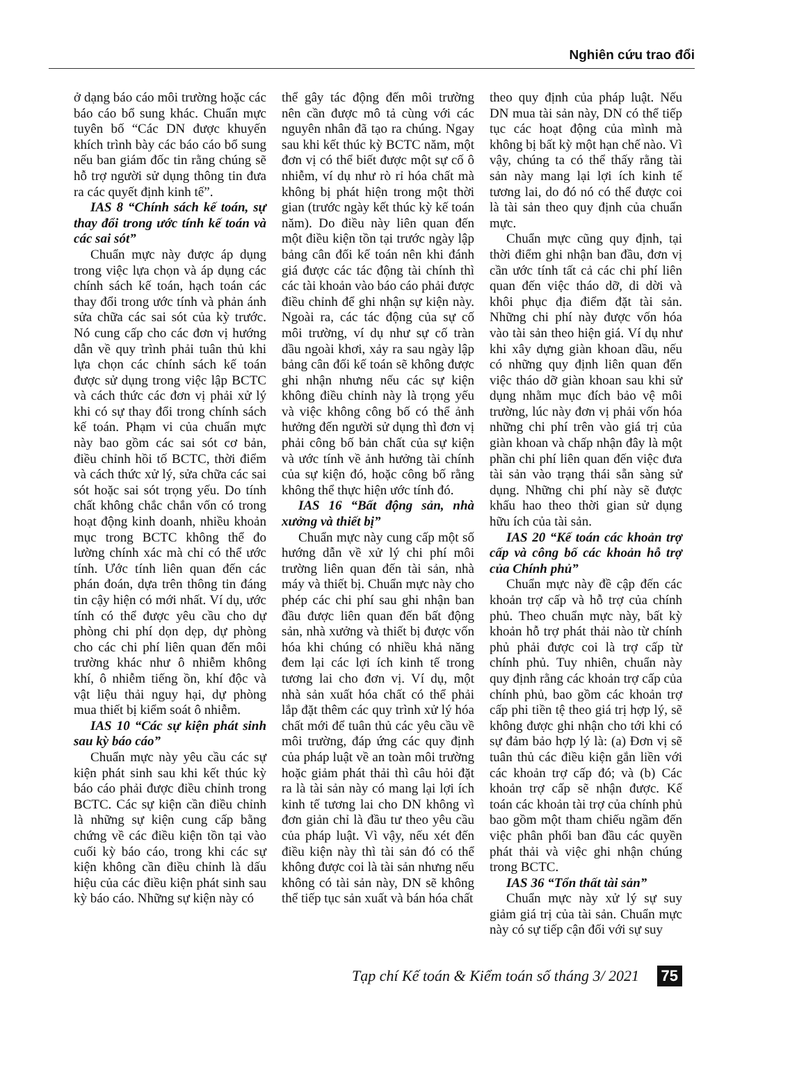Nghiên cứu trao đổi
ở dạng báo cáo môi trường hoặc các báo cáo bổ sung khác. Chuẩn mực tuyên bố “Các DN được khuyến khích trình bày các báo cáo bổ sung nếu ban giám đốc tin rằng chúng sẽ hỗ trợ người sử dụng thông tin đưa ra các quyết định kinh tế”.
IAS 8 “Chính sách kế toán, sự thay đổi trong ước tính kế toán và các sai sót”
Chuẩn mực này được áp dụng trong việc lựa chọn và áp dụng các chính sách kế toán, hạch toán các thay đổi trong ước tính và phản ánh sửa chữa các sai sót của kỳ trước. Nó cung cấp cho các đơn vị hướng dẫn về quy trình phải tuân thủ khi lựa chọn các chính sách kế toán được sử dụng trong việc lập BCTC và cách thức các đơn vị phải xử lý khi có sự thay đổi trong chính sách kế toán. Phạm vi của chuẩn mực này bao gồm các sai sót cơ bản, điều chỉnh hồi tố BCTC, thời điểm và cách thức xử lý, sửa chữa các sai sót hoặc sai sót trọng yếu. Do tính chất không chắc chắn vốn có trong hoạt động kinh doanh, nhiều khoản mục trong BCTC không thể đo lường chính xác mà chỉ có thể ước tính. Ước tính liên quan đến các phán đoán, dựa trên thông tin đáng tin cậy hiện có mới nhất. Ví dụ, ước tính có thể được yêu cầu cho dự phòng chi phí dọn dẹp, dự phòng cho các chi phí liên quan đến môi trường khác như ô nhiễm không khí, ô nhiễm tiếng ồn, khí độc và vật liệu thải nguy hại, dự phòng mua thiết bị kiểm soát ô nhiễm.
IAS 10 “Các sự kiện phát sinh sau kỳ báo cáo”
Chuẩn mực này yêu cầu các sự kiện phát sinh sau khi kết thúc kỳ báo cáo phải được điều chỉnh trong BCTC. Các sự kiện cần điều chỉnh là những sự kiện cung cấp bằng chứng về các điều kiện tồn tại vào cuối kỳ báo cáo, trong khi các sự kiện không cần điều chỉnh là dấu hiệu của các điều kiện phát sinh sau kỳ báo cáo. Những sự kiện này có
thể gây tác động đến môi trường nên cần được mô tả cùng với các nguyên nhân đã tạo ra chúng. Ngay sau khi kết thúc kỳ BCTC năm, một đơn vị có thể biết được một sự cố ô nhiễm, ví dụ như rò rỉ hóa chất mà không bị phát hiện trong một thời gian (trước ngày kết thúc kỳ kế toán năm). Do điều này liên quan đến một điều kiện tồn tại trước ngày lập bảng cân đối kế toán nên khi đánh giá được các tác động tài chính thì các tài khoản vào báo cáo phải được điều chỉnh để ghi nhận sự kiện này. Ngoài ra, các tác động của sự cố môi trường, ví dụ như sự cố tràn dầu ngoài khơi, xảy ra sau ngày lập bảng cân đối kế toán sẽ không được ghi nhận nhưng nếu các sự kiện không điều chỉnh này là trọng yếu và việc không công bố có thể ảnh hưởng đến người sử dụng thì đơn vị phải công bố bản chất của sự kiện và ước tính về ảnh hưởng tài chính của sự kiện đó, hoặc công bố rằng không thể thực hiện ước tính đó.
IAS 16 “Bất động sản, nhà xưởng và thiết bị”
Chuẩn mực này cung cấp một số hướng dẫn về xử lý chi phí môi trường liên quan đến tài sản, nhà máy và thiết bị. Chuẩn mực này cho phép các chi phí sau ghi nhận ban đầu được liên quan đến bất động sản, nhà xưởng và thiết bị được vốn hóa khi chúng có nhiều khả năng đem lại các lợi ích kinh tế trong tương lai cho đơn vị. Ví dụ, một nhà sản xuất hóa chất có thể phải lắp đặt thêm các quy trình xử lý hóa chất mới để tuân thủ các yêu cầu về môi trường, đáp ứng các quy định của pháp luật về an toàn môi trường hoặc giảm phát thải thì câu hỏi đặt ra là tài sản này có mang lại lợi ích kinh tế tương lai cho DN không vì đơn giản chỉ là đầu tư theo yêu cầu của pháp luật. Vì vậy, nếu xét đến điều kiện này thì tài sản đó có thể không được coi là tài sản nhưng nếu không có tài sản này, DN sẽ không thể tiếp tục sản xuất và bán hóa chất
theo quy định của pháp luật. Nếu DN mua tài sản này, DN có thể tiếp tục các hoạt động của mình mà không bị bất kỳ một hạn chế nào. Vì vậy, chúng ta có thể thấy rằng tài sản này mang lại lợi ích kinh tế tương lai, do đó nó có thể được coi là tài sản theo quy định của chuẩn mực.
Chuẩn mực cũng quy định, tại thời điểm ghi nhận ban đầu, đơn vị cần ước tính tất cả các chi phí liên quan đến việc tháo dỡ, di dời và khôi phục địa điểm đặt tài sản. Những chi phí này được vốn hóa vào tài sản theo hiện giá. Ví dụ như khi xây dựng giàn khoan dầu, nếu có những quy định liên quan đến việc tháo dỡ giàn khoan sau khi sử dụng nhằm mục đích bảo vệ môi trường, lúc này đơn vị phải vốn hóa những chi phí trên vào giá trị của giàn khoan và chấp nhận đây là một phần chi phí liên quan đến việc đưa tài sản vào trạng thái sẵn sàng sử dụng. Những chi phí này sẽ được khấu hao theo thời gian sử dụng hữu ích của tài sản.
IAS 20 “Kế toán các khoản trợ cấp và công bố các khoản hỗ trợ của Chính phủ”
Chuẩn mực này đề cập đến các khoản trợ cấp và hỗ trợ của chính phủ. Theo chuẩn mực này, bất kỳ khoản hỗ trợ phát thải nào từ chính phủ phải được coi là trợ cấp từ chính phủ. Tuy nhiên, chuẩn này quy định rằng các khoản trợ cấp của chính phủ, bao gồm các khoản trợ cấp phi tiền tệ theo giá trị hợp lý, sẽ không được ghi nhận cho tới khi có sự đảm bảo hợp lý là: (a) Đơn vị sẽ tuân thủ các điều kiện gắn liền với các khoản trợ cấp đó; và (b) Các khoản trợ cấp sẽ nhận được. Kế toán các khoản tài trợ của chính phủ bao gồm một tham chiếu ngầm đến việc phân phối ban đầu các quyền phát thải và việc ghi nhận chúng trong BCTC.
IAS 36 “Tổn thất tài sản”
Chuẩn mực này xử lý sự suy giảm giá trị của tài sản. Chuẩn mực này có sự tiếp cận đối với sự suy
Tạp chí Kế toán & Kiểm toán số tháng 3/ 2021 75